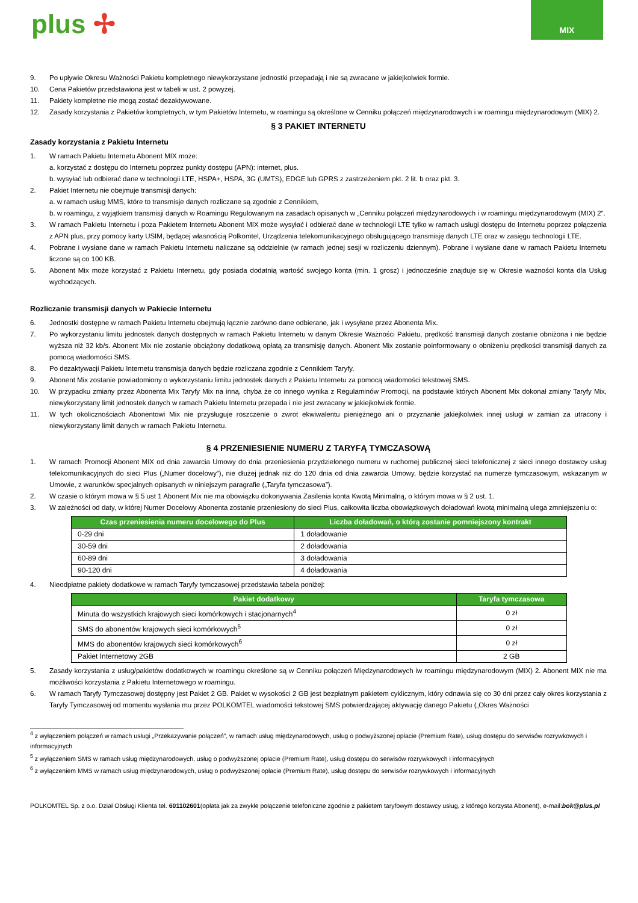plus ✢
MIX
9. Po upływie Okresu Ważności Pakietu kompletnego niewykorzystane jednostki przepadają i nie są zwracane w jakiejkolwiek formie.
10. Cena Pakietów przedstawiona jest w tabeli w ust. 2 powyżej.
11. Pakiety kompletne nie mogą zostać dezaktywowane.
12. Zasady korzystania z Pakietów kompletnych, w tym Pakietów Internetu, w roamingu są określone w Cenniku połączeń międzynarodowych i w roamingu międzynarodowym (MIX) 2.
§ 3 PAKIET INTERNETU
Zasady korzystania z Pakietu Internetu
1. W ramach Pakietu Internetu Abonent MIX może:
a. korzystać z dostępu do Internetu poprzez punkty dostępu (APN): internet, plus.
b. wysyłać lub odbierać dane w technologii LTE, HSPA+, HSPA, 3G (UMTS), EDGE lub GPRS z zastrzeżeniem pkt. 2 lit. b oraz pkt. 3.
2. Pakiet Internetu nie obejmuje transmisji danych:
a. w ramach usług MMS, które to transmisje danych rozliczane są zgodnie z Cennikiem,
b. w roamingu, z wyjątkiem transmisji danych w Roamingu Regulowanym na zasadach opisanych w „Cenniku połączeń międzynarodowych i w roamingu międzynarodowym (MIX) 2”.
3. W ramach Pakietu Internetu i poza Pakietem Internetu Abonent MIX może wysyłać i odbierać dane w technologii LTE tylko w ramach usługi dostępu do Internetu poprzez połączenia z APN plus, przy pomocy karty USIM, będącej własnością Polkomtel, Urządzenia telekomunikacyjnego obsługującego transmisję danych LTE oraz w zasięgu technologii LTE.
4. Pobrane i wysłane dane w ramach Pakietu Internetu naliczane są oddzielnie (w ramach jednej sesji w rozliczeniu dziennym). Pobrane i wysłane dane w ramach Pakietu Internetu liczone są co 100 KB.
5. Abonent Mix może korzystać z Pakietu Internetu, gdy posiada dodatnią wartość swojego konta (min. 1 grosz) i jednocześnie znajduje się w Okresie ważności konta dla Usług wychodzących.
Rozliczanie transmisji danych w Pakiecie Internetu
6. Jednostki dostępne w ramach Pakietu Internetu obejmują łącznie zarówno dane odbierane, jak i wysyłane przez Abonenta Mix.
7. Po wykorzystaniu limitu jednostek danych dostępnych w ramach Pakietu Internetu w danym Okresie Ważności Pakietu, prędkość transmisji danych zostanie obniżona i nie będzie wyższa niż 32 kb/s. Abonent Mix nie zostanie obciążony dodatkową opłatą za transmisję danych. Abonent Mix zostanie poinformowany o obniżeniu prędkości transmisji danych za pomocą wiadomości SMS.
8. Po dezaktywacji Pakietu Internetu transmisja danych będzie rozliczana zgodnie z Cennikiem Taryfy.
9. Abonent Mix zostanie powiadomiony o wykorzystaniu limitu jednostek danych z Pakietu Internetu za pomocą wiadomości tekstowej SMS.
10. W przypadku zmiany przez Abonenta Mix Taryfy Mix na inną, chyba że co innego wynika z Regulaminów Promocji, na podstawie których Abonent Mix dokonał zmiany Taryfy Mix, niewykorzystany limit jednostek danych w ramach Pakietu Internetu przepada i nie jest zwracany w jakiejkolwiek formie.
11. W tych okolicznościach Abonentowi Mix nie przysługuje roszczenie o zwrot ekwiwalentu pieniężnego ani o przyznanie jakiejkolwiek innej usługi w zamian za utracony i niewykorzystany limit danych w ramach Pakietu Internetu.
§ 4 PRZENIESIENIE NUMERU Z TARYFĄ TYMCZASOWĄ
1. W ramach Promocji Abonent MIX od dnia zawarcia Umowy do dnia przeniesienia przydzielonego numeru w ruchomej publicznej sieci telefonicznej z sieci innego dostawcy usług telekomunikacyjnych do sieci Plus („Numer docelowy”), nie dłużej jednak niż do 120 dnia od dnia zawarcia Umowy, będzie korzystać na numerze tymczasowym, wskazanym w Umowie, z warunków specjalnych opisanych w niniejszym paragrafie („Taryfa tymczasowa”).
2. W czasie o którym mowa w § 5 ust 1 Abonent Mix nie ma obowiązku dokonywania Zasilenia konta Kwotą Minimalną, o którym mowa w § 2 ust. 1.
3. W zależności od daty, w której Numer Docelowy Abonenta zostanie przeniesiony do sieci Plus, całkowita liczba obowiązkowych doładowań kwotą minimalną ulega zmniejszeniu o:
| Czas przeniesienia numeru docelowego do Plus | Liczba doładowań, o którą zostanie pomniejszony kontrakt |
| --- | --- |
| 0-29 dni | 1 doładowanie |
| 30-59 dni | 2 doładowania |
| 60-89 dni | 3 doładowania |
| 90-120 dni | 4 doładowania |
4. Nieodpłatne pakiety dodatkowe w ramach Taryfy tymczasowej przedstawia tabela poniżej:
| Pakiet dodatkowy | Taryfa tymczasowa |
| --- | --- |
| Minuta do wszystkich krajowych sieci komórkowych i stacjonarnych<sup>4</sup> | 0 zł |
| SMS do abonentów krajowych sieci komórkowych<sup>5</sup> | 0 zł |
| MMS do abonentów krajowych sieci komórkowych<sup>6</sup> | 0 zł |
| Pakiet Internetowy 2GB | 2 GB |
5. Zasady korzystania z usług/pakietów dodatkowych w roamingu określone są w Cenniku połączeń Międzynarodowych iw roamingu międzynarodowym (MIX) 2. Abonent MIX nie ma możliwości korzystania z Pakietu Internetowego w roamingu.
6. W ramach Taryfy Tymczasowej dostępny jest Pakiet 2 GB. Pakiet w wysokości 2 GB jest bezpłatnym pakietem cyklicznym, który odnawia się co 30 dni przez cały okres korzystania z Taryfy Tymczasowej od momentu wysłania mu przez POLKOMTEL wiadomości tekstowej SMS potwierdzającej aktywację danego Pakietu („Okres Ważności
<sup>4</sup> z wyłączeniem połączeń w ramach usługi „Przekazywanie połączeń”, w ramach usług międzynarodowych, usług o podwyższonej opłacie (Premium Rate), usług dostępu do serwisów rozrywkowych i informacyjnych
<sup>5</sup> z wyłączeniem SMS w ramach usług międzynarodowych, usług o podwyższonej opłacie (Premium Rate), usług dostępu do serwisów rozrywkowych i informacyjnych
<sup>6</sup> z wyłączeniem MMS w ramach usług międzynarodowych, usług o podwyższonej opłacie (Premium Rate), usług dostępu do serwisów rozrywkowych i informacyjnych
POLKOMTEL Sp. z o.o. Dział Obsługi Klienta tel. 601102601(opłata jak za zwykłe połączenie telefoniczne zgodnie z pakietem taryfowym dostawcy usług, z którego korzysta Abonent), e-mail:bok@plus.pl